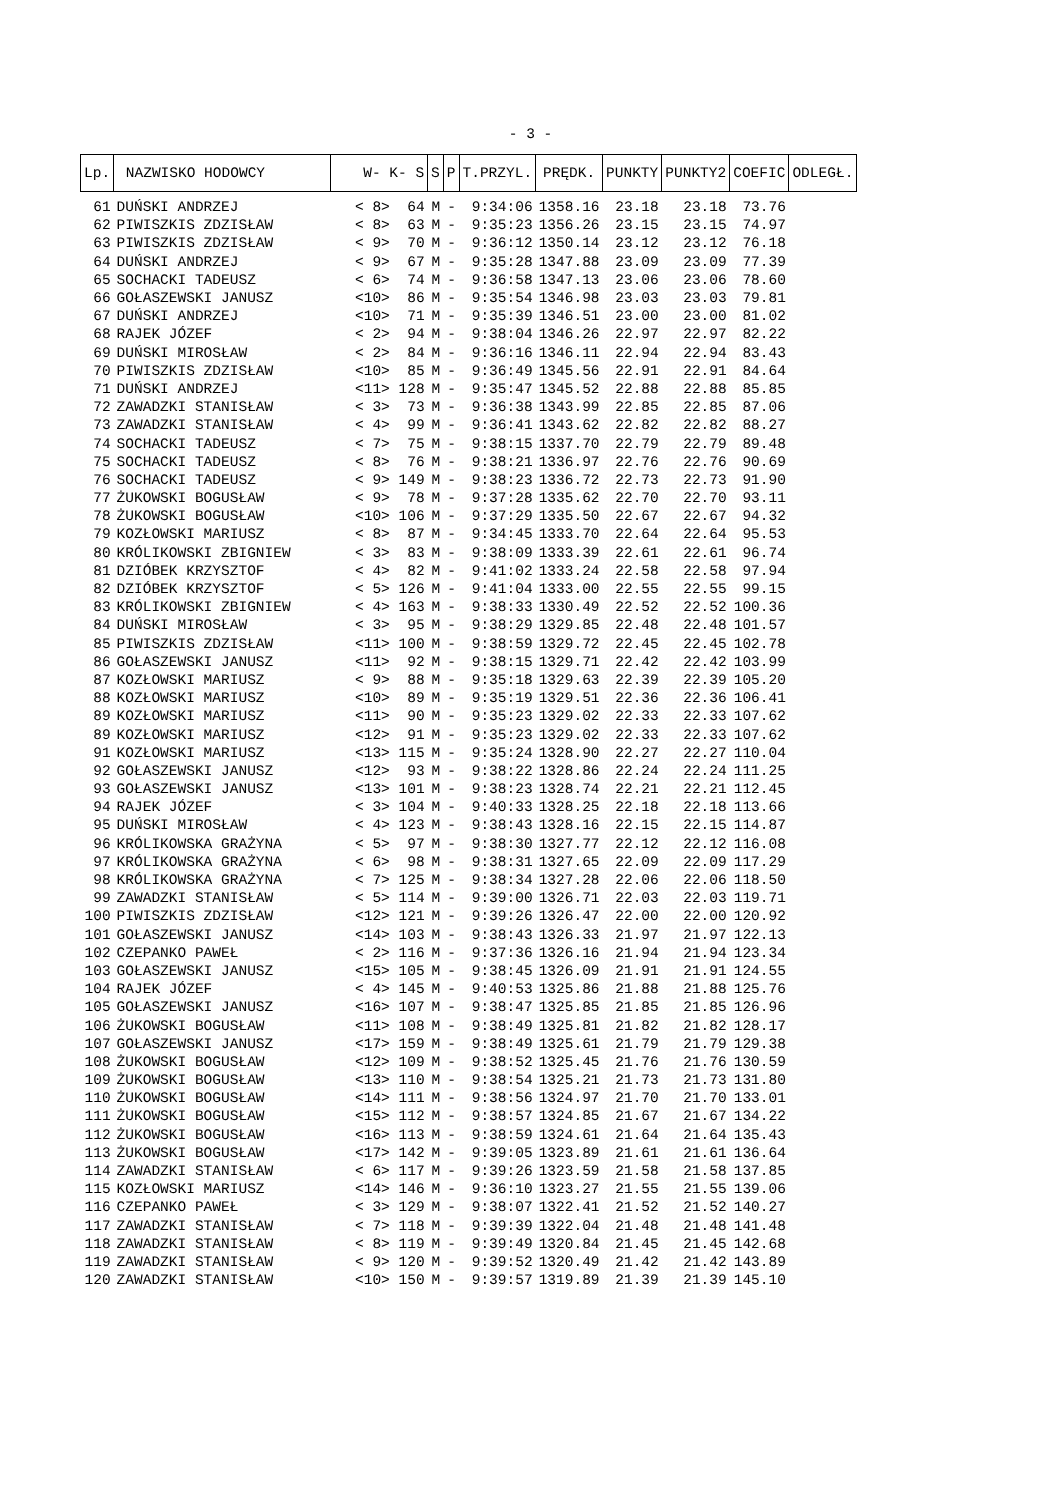- 3 -
| Lp. | NAZWISKO HODOWCY | W- K- S | S | P | T.PRZYL. | PRĘDK. | PUNKTY | PUNKTY2 | COEFIC | ODLEGŁ. |
| --- | --- | --- | --- | --- | --- | --- | --- | --- | --- | --- |
| 61 | DUŃSKI ANDRZEJ | < 8> 64 | M | - | 9:34:06 | 1358.16 | 23.18 | 23.18 | 73.76 | |
| 62 | PIWISZKIS ZDZISŁAW | < 8> 63 | M | - | 9:35:23 | 1356.26 | 23.15 | 23.15 | 74.97 | |
| 63 | PIWISZKIS ZDZISŁAW | < 9> 70 | M | - | 9:36:12 | 1350.14 | 23.12 | 23.12 | 76.18 | |
| 64 | DUŃSKI ANDRZEJ | < 9> 67 | M | - | 9:35:28 | 1347.88 | 23.09 | 23.09 | 77.39 | |
| 65 | SOCHACKI TADEUSZ | < 6> 74 | M | - | 9:36:58 | 1347.13 | 23.06 | 23.06 | 78.60 | |
| 66 | GOŁASZEWSKI JANUSZ | <10> 86 | M | - | 9:35:54 | 1346.98 | 23.03 | 23.03 | 79.81 | |
| 67 | DUŃSKI ANDRZEJ | <10> 71 | M | - | 9:35:39 | 1346.51 | 23.00 | 23.00 | 81.02 | |
| 68 | RAJEK JÓZEF | < 2> 94 | M | - | 9:38:04 | 1346.26 | 22.97 | 22.97 | 82.22 | |
| 69 | DUŃSKI MIROSŁAW | < 2> 84 | M | - | 9:36:16 | 1346.11 | 22.94 | 22.94 | 83.43 | |
| 70 | PIWISZKIS ZDZISŁAW | <10> 85 | M | - | 9:36:49 | 1345.56 | 22.91 | 22.91 | 84.64 | |
| 71 | DUŃSKI ANDRZEJ | <11> 128 | M | - | 9:35:47 | 1345.52 | 22.88 | 22.88 | 85.85 | |
| 72 | ZAWADZKI STANISŁAW | < 3> 73 | M | - | 9:36:38 | 1343.99 | 22.85 | 22.85 | 87.06 | |
| 73 | ZAWADZKI STANISŁAW | < 4> 99 | M | - | 9:36:41 | 1343.62 | 22.82 | 22.82 | 88.27 | |
| 74 | SOCHACKI TADEUSZ | < 7> 75 | M | - | 9:38:15 | 1337.70 | 22.79 | 22.79 | 89.48 | |
| 75 | SOCHACKI TADEUSZ | < 8> 76 | M | - | 9:38:21 | 1336.97 | 22.76 | 22.76 | 90.69 | |
| 76 | SOCHACKI TADEUSZ | < 9> 149 | M | - | 9:38:23 | 1336.72 | 22.73 | 22.73 | 91.90 | |
| 77 | ŻUKOWSKI BOGUSŁAW | < 9> 78 | M | - | 9:37:28 | 1335.62 | 22.70 | 22.70 | 93.11 | |
| 78 | ŻUKOWSKI BOGUSŁAW | <10> 106 | M | - | 9:37:29 | 1335.50 | 22.67 | 22.67 | 94.32 | |
| 79 | KOZŁOWSKI MARIUSZ | < 8> 87 | M | - | 9:34:45 | 1333.70 | 22.64 | 22.64 | 95.53 | |
| 80 | KRÓLIKOWSKI ZBIGNIEW | < 3> 83 | M | - | 9:38:09 | 1333.39 | 22.61 | 22.61 | 96.74 | |
| 81 | DZIÓBEK KRZYSZTOF | < 4> 82 | M | - | 9:41:02 | 1333.24 | 22.58 | 22.58 | 97.94 | |
| 82 | DZIÓBEK KRZYSZTOF | < 5> 126 | M | - | 9:41:04 | 1333.00 | 22.55 | 22.55 | 99.15 | |
| 83 | KRÓLIKOWSKI ZBIGNIEW | < 4> 163 | M | - | 9:38:33 | 1330.49 | 22.52 | 22.52 | 100.36 | |
| 84 | DUŃSKI MIROSŁAW | < 3> 95 | M | - | 9:38:29 | 1329.85 | 22.48 | 22.48 | 101.57 | |
| 85 | PIWISZKIS ZDZISŁAW | <11> 100 | M | - | 9:38:59 | 1329.72 | 22.45 | 22.45 | 102.78 | |
| 86 | GOŁASZEWSKI JANUSZ | <11> 92 | M | - | 9:38:15 | 1329.71 | 22.42 | 22.42 | 103.99 | |
| 87 | KOZŁOWSKI MARIUSZ | < 9> 88 | M | - | 9:35:18 | 1329.63 | 22.39 | 22.39 | 105.20 | |
| 88 | KOZŁOWSKI MARIUSZ | <10> 89 | M | - | 9:35:19 | 1329.51 | 22.36 | 22.36 | 106.41 | |
| 89 | KOZŁOWSKI MARIUSZ | <11> 90 | M | - | 9:35:23 | 1329.02 | 22.33 | 22.33 | 107.62 | |
| 89 | KOZŁOWSKI MARIUSZ | <12> 91 | M | - | 9:35:23 | 1329.02 | 22.33 | 22.33 | 107.62 | |
| 91 | KOZŁOWSKI MARIUSZ | <13> 115 | M | - | 9:35:24 | 1328.90 | 22.27 | 22.27 | 110.04 | |
| 92 | GOŁASZEWSKI JANUSZ | <12> 93 | M | - | 9:38:22 | 1328.86 | 22.24 | 22.24 | 111.25 | |
| 93 | GOŁASZEWSKI JANUSZ | <13> 101 | M | - | 9:38:23 | 1328.74 | 22.21 | 22.21 | 112.45 | |
| 94 | RAJEK JÓZEF | < 3> 104 | M | - | 9:40:33 | 1328.25 | 22.18 | 22.18 | 113.66 | |
| 95 | DUŃSKI MIROSŁAW | < 4> 123 | M | - | 9:38:43 | 1328.16 | 22.15 | 22.15 | 114.87 | |
| 96 | KRÓLIKOWSKA GRAŻYNA | < 5> 97 | M | - | 9:38:30 | 1327.77 | 22.12 | 22.12 | 116.08 | |
| 97 | KRÓLIKOWSKA GRAŻYNA | < 6> 98 | M | - | 9:38:31 | 1327.65 | 22.09 | 22.09 | 117.29 | |
| 98 | KRÓLIKOWSKA GRAŻYNA | < 7> 125 | M | - | 9:38:34 | 1327.28 | 22.06 | 22.06 | 118.50 | |
| 99 | ZAWADZKI STANISŁAW | < 5> 114 | M | - | 9:39:00 | 1326.71 | 22.03 | 22.03 | 119.71 | |
| 100 | PIWISZKIS ZDZISŁAW | <12> 121 | M | - | 9:39:26 | 1326.47 | 22.00 | 22.00 | 120.92 | |
| 101 | GOŁASZEWSKI JANUSZ | <14> 103 | M | - | 9:38:43 | 1326.33 | 21.97 | 21.97 | 122.13 | |
| 102 | CZEPANKO PAWEŁ | < 2> 116 | M | - | 9:37:36 | 1326.16 | 21.94 | 21.94 | 123.34 | |
| 103 | GOŁASZEWSKI JANUSZ | <15> 105 | M | - | 9:38:45 | 1326.09 | 21.91 | 21.91 | 124.55 | |
| 104 | RAJEK JÓZEF | < 4> 145 | M | - | 9:40:53 | 1325.86 | 21.88 | 21.88 | 125.76 | |
| 105 | GOŁASZEWSKI JANUSZ | <16> 107 | M | - | 9:38:47 | 1325.85 | 21.85 | 21.85 | 126.96 | |
| 106 | ŻUKOWSKI BOGUSŁAW | <11> 108 | M | - | 9:38:49 | 1325.81 | 21.82 | 21.82 | 128.17 | |
| 107 | GOŁASZEWSKI JANUSZ | <17> 159 | M | - | 9:38:49 | 1325.61 | 21.79 | 21.79 | 129.38 | |
| 108 | ŻUKOWSKI BOGUSŁAW | <12> 109 | M | - | 9:38:52 | 1325.45 | 21.76 | 21.76 | 130.59 | |
| 109 | ŻUKOWSKI BOGUSŁAW | <13> 110 | M | - | 9:38:54 | 1325.21 | 21.73 | 21.73 | 131.80 | |
| 110 | ŻUKOWSKI BOGUSŁAW | <14> 111 | M | - | 9:38:56 | 1324.97 | 21.70 | 21.70 | 133.01 | |
| 111 | ŻUKOWSKI BOGUSŁAW | <15> 112 | M | - | 9:38:57 | 1324.85 | 21.67 | 21.67 | 134.22 | |
| 112 | ŻUKOWSKI BOGUSŁAW | <16> 113 | M | - | 9:38:59 | 1324.61 | 21.64 | 21.64 | 135.43 | |
| 113 | ŻUKOWSKI BOGUSŁAW | <17> 142 | M | - | 9:39:05 | 1323.89 | 21.61 | 21.61 | 136.64 | |
| 114 | ZAWADZKI STANISŁAW | < 6> 117 | M | - | 9:39:26 | 1323.59 | 21.58 | 21.58 | 137.85 | |
| 115 | KOZŁOWSKI MARIUSZ | <14> 146 | M | - | 9:36:10 | 1323.27 | 21.55 | 21.55 | 139.06 | |
| 116 | CZEPANKO PAWEŁ | < 3> 129 | M | - | 9:38:07 | 1322.41 | 21.52 | 21.52 | 140.27 | |
| 117 | ZAWADZKI STANISŁAW | < 7> 118 | M | - | 9:39:39 | 1322.04 | 21.48 | 21.48 | 141.48 | |
| 118 | ZAWADZKI STANISŁAW | < 8> 119 | M | - | 9:39:49 | 1320.84 | 21.45 | 21.45 | 142.68 | |
| 119 | ZAWADZKI STANISŁAW | < 9> 120 | M | - | 9:39:52 | 1320.49 | 21.42 | 21.42 | 143.89 | |
| 120 | ZAWADZKI STANISŁAW | <10> 150 | M | - | 9:39:57 | 1319.89 | 21.39 | 21.39 | 145.10 | |